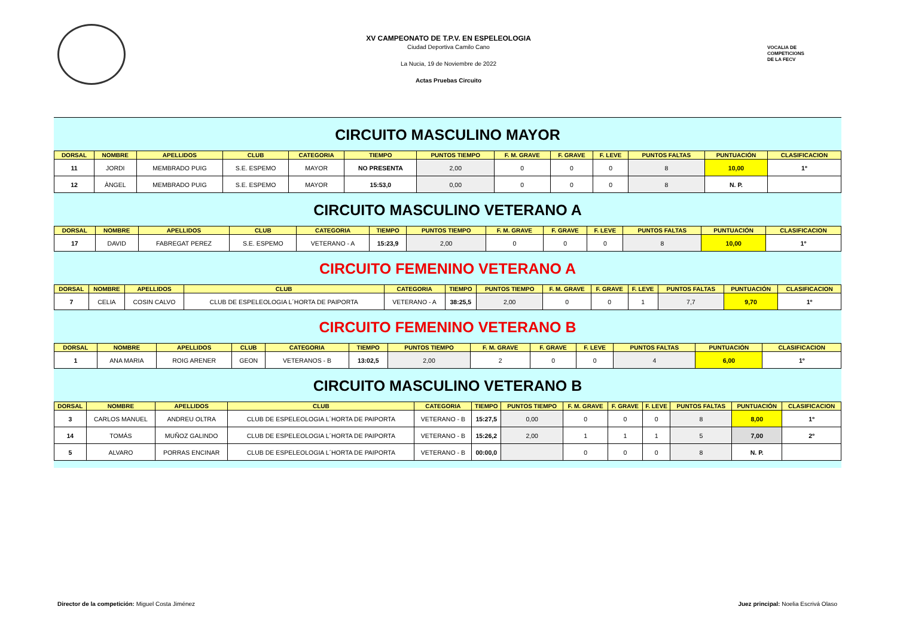XV CAMPEONATO DE T.P.V. EN ESPELEOLOGIA
Ciudad Deportiva Camilo Cano
La Nucia, 19 de Noviembre de 2022
Actas Pruebas Circuito
VOCALIA DE
COMPETICIONS
DE LA FECV
CIRCUITO MASCULINO MAYOR
| DORSAL | NOMBRE | APELLIDOS | CLUB | CATEGORIA | TIEMPO | PUNTOS TIEMPO | F. M. GRAVE | F. GRAVE | F. LEVE | PUNTOS FALTAS | PUNTUACIÓN | CLASIFICACION |
| --- | --- | --- | --- | --- | --- | --- | --- | --- | --- | --- | --- | --- |
| 11 | JORDI | MEMBRADO PUIG | S.E. ESPEMO | MAYOR | NO PRESENTA | 2,00 | 0 | 0 | 0 | 8 | 10,00 | 1º |
| 12 | ÀNGEL | MEMBRADO PUIG | S.E. ESPEMO | MAYOR | 15:53,0 | 0,00 | 0 | 0 | 0 | 8 | N. P. | |
CIRCUITO MASCULINO VETERANO A
| DORSAL | NOMBRE | APELLIDOS | CLUB | CATEGORIA | TIEMPO | PUNTOS TIEMPO | F. M. GRAVE | F. GRAVE | F. LEVE | PUNTOS FALTAS | PUNTUACIÓN | CLASIFICACION |
| --- | --- | --- | --- | --- | --- | --- | --- | --- | --- | --- | --- | --- |
| 17 | DAVID | FABREGAT PEREZ | S.E. ESPEMO | VETERANO - A | 15:23,9 | 2,00 | 0 | 0 | 0 | 8 | 10,00 | 1º |
CIRCUITO FEMENINO VETERANO A
| DORSAL | NOMBRE | APELLIDOS | CLUB | CATEGORIA | TIEMPO | PUNTOS TIEMPO | F. M. GRAVE | F. GRAVE | F. LEVE | PUNTOS FALTAS | PUNTUACIÓN | CLASIFICACION |
| --- | --- | --- | --- | --- | --- | --- | --- | --- | --- | --- | --- | --- |
| 7 | CELIA | COSIN CALVO | CLUB DE ESPELEOLOGIA L´HORTA DE PAIPORTA | VETERANO - A | 38:25,5 | 2,00 | 0 | 0 | 1 | 7,7 | 9,70 | 1º |
CIRCUITO FEMENINO VETERANO B
| DORSAL | NOMBRE | APELLIDOS | CLUB | CATEGORIA | TIEMPO | PUNTOS TIEMPO | F. M. GRAVE | F. GRAVE | F. LEVE | PUNTOS FALTAS | PUNTUACIÓN | CLASIFICACION |
| --- | --- | --- | --- | --- | --- | --- | --- | --- | --- | --- | --- | --- |
| 1 | ANA MARIA | ROIG ARENER | GEON | VETERANOS - B | 13:02,5 | 2,00 | 2 | 0 | 0 | 4 | 6,00 | 1º |
CIRCUITO MASCULINO VETERANO B
| DORSAL | NOMBRE | APELLIDOS | CLUB | CATEGORIA | TIEMPO | PUNTOS TIEMPO | F. M. GRAVE | F. GRAVE | F. LEVE | PUNTOS FALTAS | PUNTUACIÓN | CLASIFICACION |
| --- | --- | --- | --- | --- | --- | --- | --- | --- | --- | --- | --- | --- |
| 3 | CARLOS MANUEL | ANDREU OLTRA | CLUB DE ESPELEOLOGIA L´HORTA DE PAIPORTA | VETERANO - B | 15:27,5 | 0,00 | 0 | 0 | 0 | 8 | 8,00 | 1º |
| 14 | TOMÁS | MUÑOZ GALINDO | CLUB DE ESPELEOLOGIA L´HORTA DE PAIPORTA | VETERANO - B | 15:26,2 | 2,00 | 1 | 1 | 1 | 5 | 7,00 | 2º |
| 5 | ALVARO | PORRAS ENCINAR | CLUB DE ESPELEOLOGIA L´HORTA DE PAIPORTA | VETERANO - B | 00:00,0 | | 0 | 0 | 0 | 8 | N. P. | |
Director de la competición: Miguel Costa Jiménez Juez principal: Noelia Escrivá Olaso